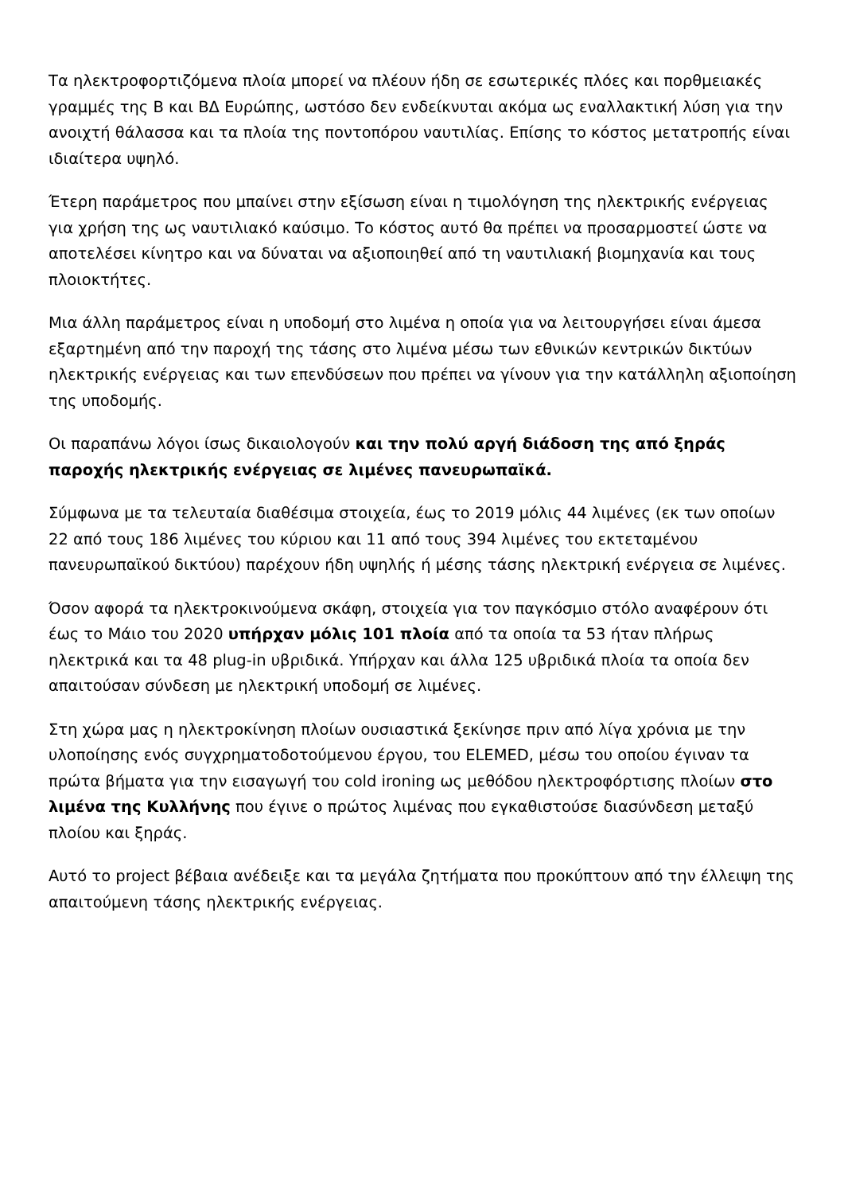Τα ηλεκτροφορτιζόμενα πλοία μπορεί να πλέουν ήδη σε εσωτερικές πλόες και πορθμειακές γραμμές της Β και ΒΔ Ευρώπης, ωστόσο δεν ενδείκνυται ακόμα ως εναλλακτική λύση για την ανοιχτή θάλασσα και τα πλοία της ποντοπόρου ναυτιλίας. Επίσης το κόστος μετατροπής είναι ιδιαίτερα υψηλό.
Έτερη παράμετρος που μπαίνει στην εξίσωση είναι η τιμολόγηση της ηλεκτρικής ενέργειας για χρήση της ως ναυτιλιακό καύσιμο. Το κόστος αυτό θα πρέπει να προσαρμοστεί ώστε να αποτελέσει κίνητρο και να δύναται να αξιοποιηθεί από τη ναυτιλιακή βιομηχανία και τους πλοιοκτήτες.
Μια άλλη παράμετρος είναι η υποδομή στο λιμένα η οποία για να λειτουργήσει είναι άμεσα εξαρτημένη από την παροχή της τάσης στο λιμένα μέσω των εθνικών κεντρικών δικτύων ηλεκτρικής ενέργειας και των επενδύσεων που πρέπει να γίνουν για την κατάλληλη αξιοποίηση της υποδομής.
Οι παραπάνω λόγοι ίσως δικαιολογούν και την πολύ αργή διάδοση της από ξηράς παροχής ηλεκτρικής ενέργειας σε λιμένες πανευρωπαϊκά.
Σύμφωνα με τα τελευταία διαθέσιμα στοιχεία, έως το 2019 μόλις 44 λιμένες (εκ των οποίων 22 από τους 186 λιμένες του κύριου και 11 από τους 394 λιμένες του εκτεταμένου πανευρωπαϊκού δικτύου) παρέχουν ήδη υψηλής ή μέσης τάσης ηλεκτρική ενέργεια σε λιμένες.
Όσον αφορά τα ηλεκτροκινούμενα σκάφη, στοιχεία για τον παγκόσμιο στόλο αναφέρουν ότι έως το Μάιο του 2020 υπήρχαν μόλις 101 πλοία από τα οποία τα 53 ήταν πλήρως ηλεκτρικά και τα 48 plug-in υβριδικά. Υπήρχαν και άλλα 125 υβριδικά πλοία τα οποία δεν απαιτούσαν σύνδεση με ηλεκτρική υποδομή σε λιμένες.
Στη χώρα μας η ηλεκτροκίνηση πλοίων ουσιαστικά ξεκίνησε πριν από λίγα χρόνια με την υλοποίησης ενός συγχρηματοδοτούμενου έργου, του ELEMED, μέσω του οποίου έγιναν τα πρώτα βήματα για την εισαγωγή του cold ironing ως μεθόδου ηλεκτροφόρτισης πλοίων στο λιμένα της Κυλλήνης που έγινε ο πρώτος λιμένας που εγκαθιστούσε διασύνδεση μεταξύ πλοίου και ξηράς.
Αυτό το project βέβαια ανέδειξε και τα μεγάλα ζητήματα που προκύπτουν από την έλλειψη της απαιτούμενη τάσης ηλεκτρικής ενέργειας.